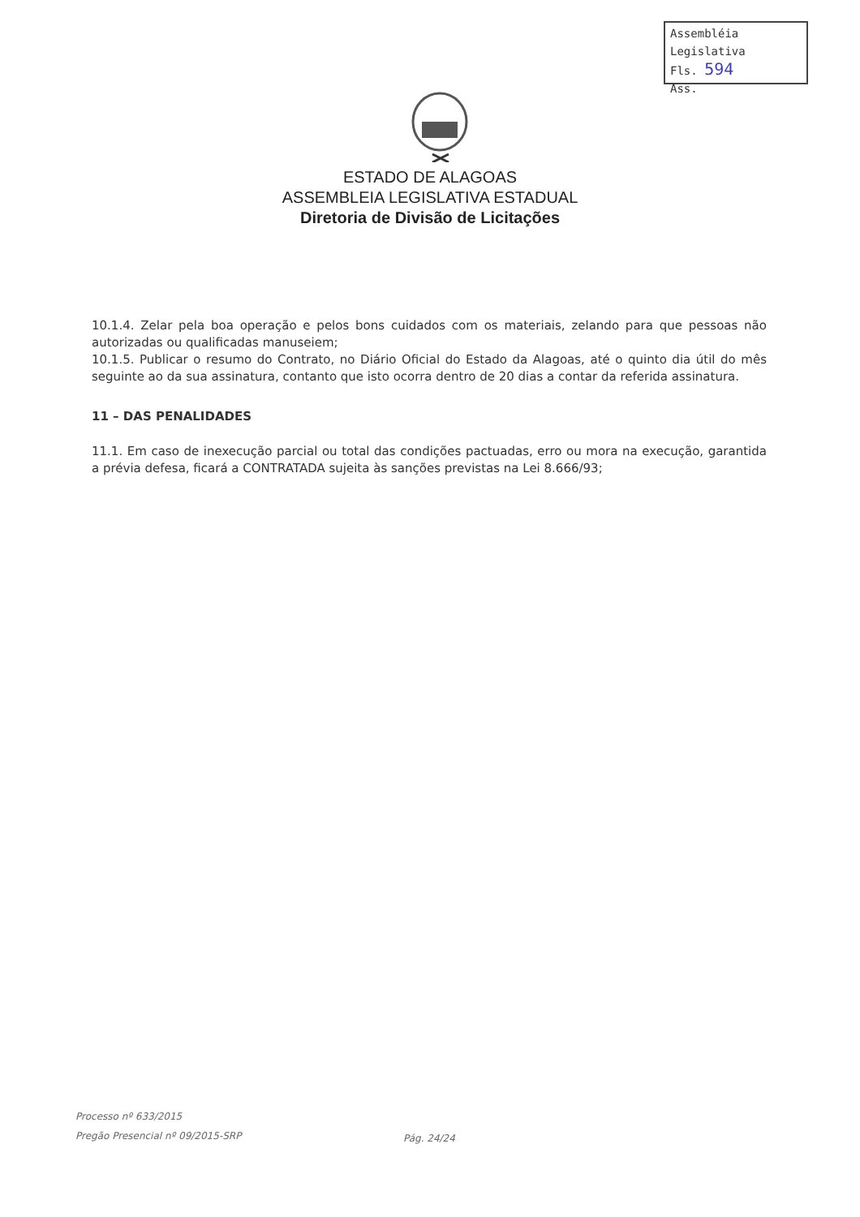Assembléia Legislativa
Fls. 594
Ass.
ESTADO DE ALAGOAS
ASSEMBLEIA LEGISLATIVA ESTADUAL
Diretoria de Divisão de Licitações
10.1.4. Zelar pela boa operação e pelos bons cuidados com os materiais, zelando para que pessoas não autorizadas ou qualificadas manuseiem;
10.1.5. Publicar o resumo do Contrato, no Diário Oficial do Estado da Alagoas, até o quinto dia útil do mês seguinte ao da sua assinatura, contanto que isto ocorra dentro de 20 dias a contar da referida assinatura.
11 – DAS PENALIDADES
11.1. Em caso de inexecução parcial ou total das condições pactuadas, erro ou mora na execução, garantida a prévia defesa, ficará a CONTRATADA sujeita às sanções previstas na Lei 8.666/93;
Processo nº 633/2015
Pregão Presencial nº 09/2015-SRP
Pág. 24/24